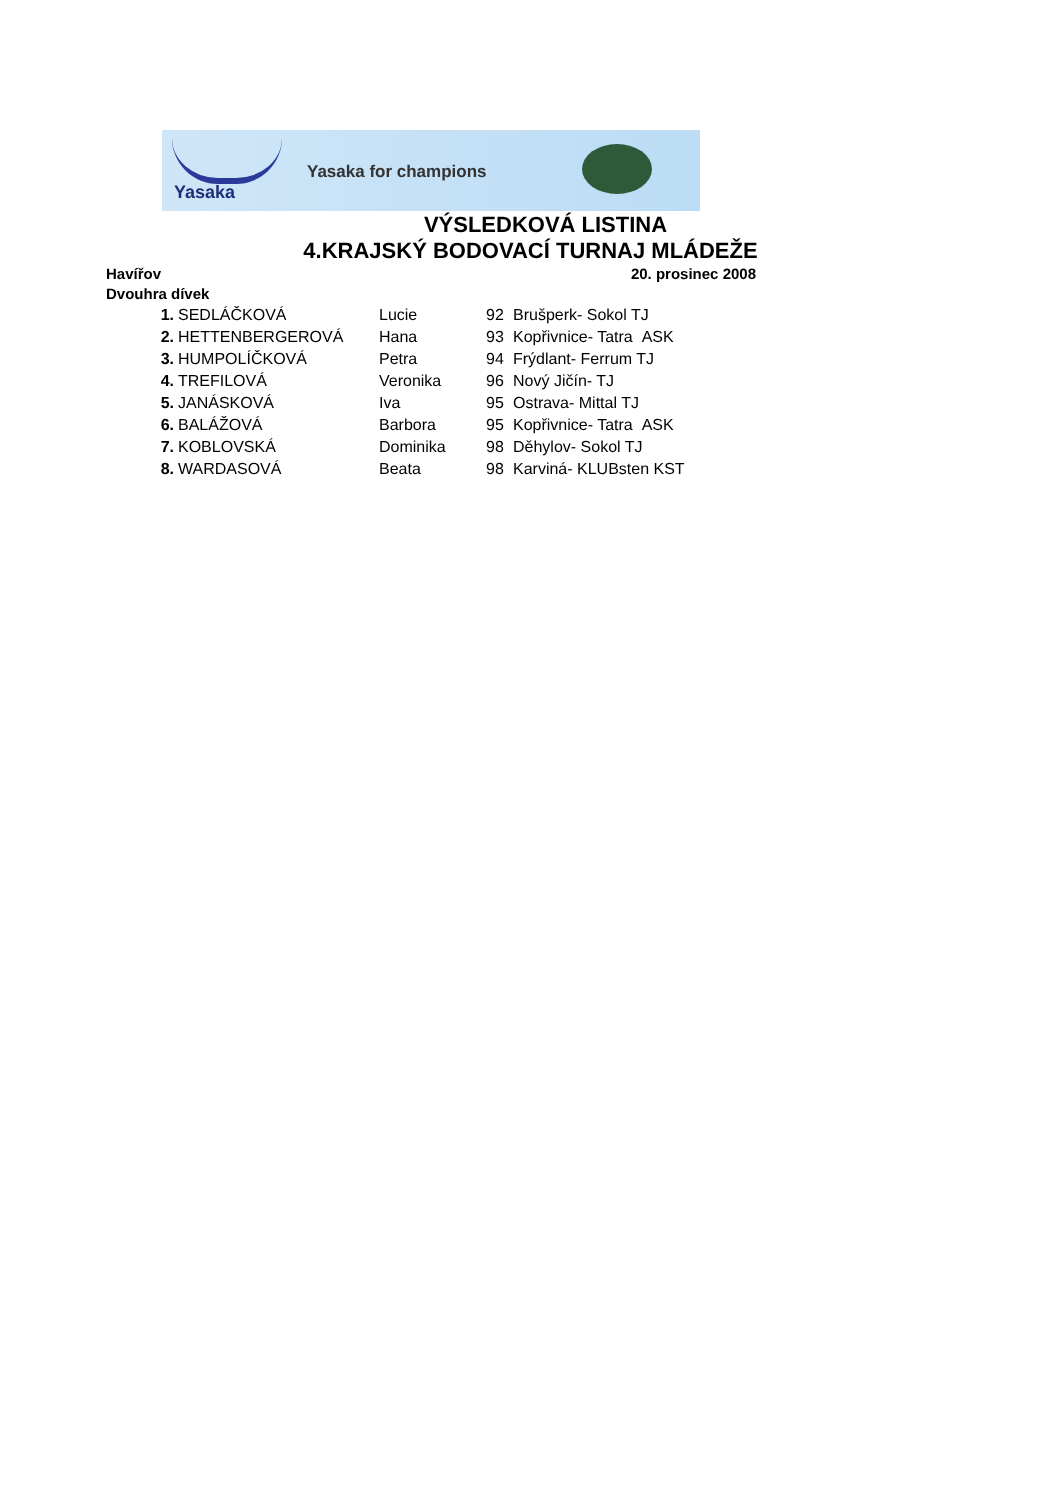Yasaka
Yasaka for champions
VÝSLEDKOVÁ LISTINA
4.KRAJSKÝ BODOVACÍ TURNAJ MLÁDEŽE
Havířov 20. prosinec 2008
Dvouhra dívek
| 1. | SEDLÁČKOVÁ | Lucie | 92 | Brušperk- Sokol TJ |
| 2. | HETTENBERGEROVÁ | Hana | 93 | Kopřivnice- Tatra ASK |
| 3. | HUMPOLÍČKOVÁ | Petra | 94 | Frýdlant- Ferrum TJ |
| 4. | TREFILOVÁ | Veronika | 96 | Nový Jičín- TJ |
| 5. | JANÁSKOVÁ | Iva | 95 | Ostrava- Mittal TJ |
| 6. | BALÁŽOVÁ | Barbora | 95 | Kopřivnice- Tatra ASK |
| 7. | KOBLOVSKÁ | Dominika | 98 | Děhylov- Sokol TJ |
| 8. | WARDASOVÁ | Beata | 98 | Karviná- KLUBsten KST |